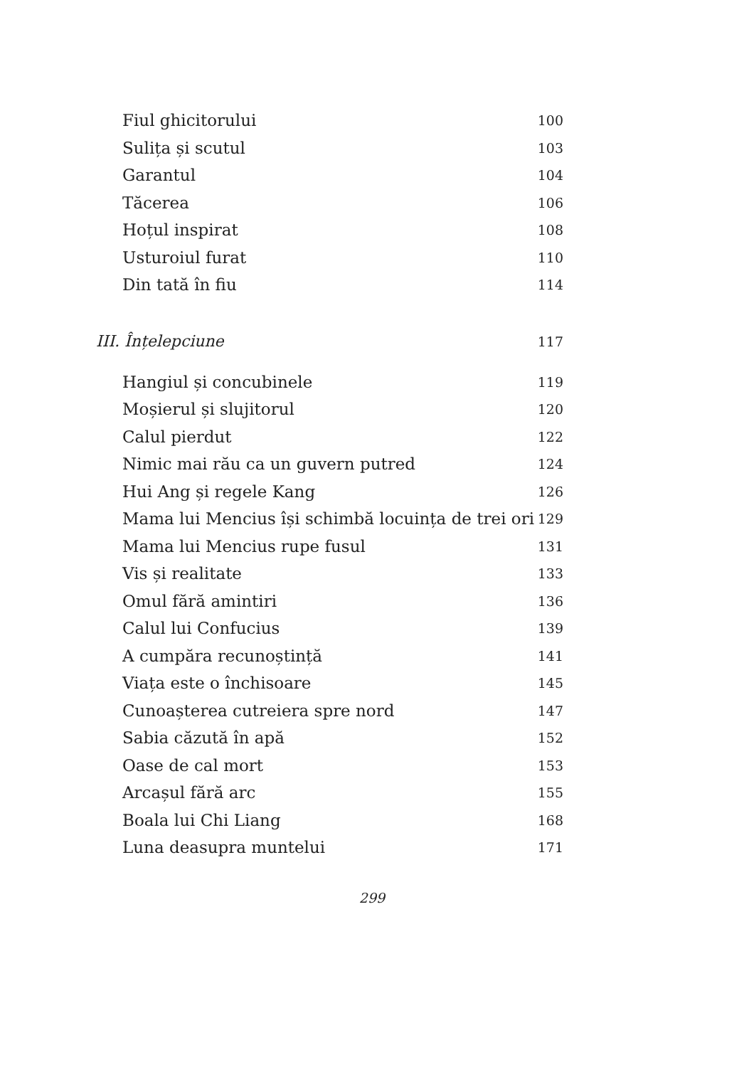Fiul ghicitorului 100
Sulița și scutul 103
Garantul 104
Tăcerea 106
Hoțul inspirat 108
Usturoiul furat 110
Din tată în fiu 114
III. Înțelepciune 117
Hangiul și concubinele 119
Moșierul și slujitorul 120
Calul pierdut 122
Nimic mai rău ca un guvern putred 124
Hui Ang și regele Kang 126
Mama lui Mencius își schimbă locuința de trei ori 129
Mama lui Mencius rupe fusul 131
Vis și realitate 133
Omul fără amintiri 136
Calul lui Confucius 139
A cumpăra recunoștință 141
Viața este o închisoare 145
Cunoașterea cutreiera spre nord 147
Sabia căzută în apă 152
Oase de cal mort 153
Arcașul fără arc 155
Boala lui Chi Liang 168
Luna deasupra muntelui 171
299